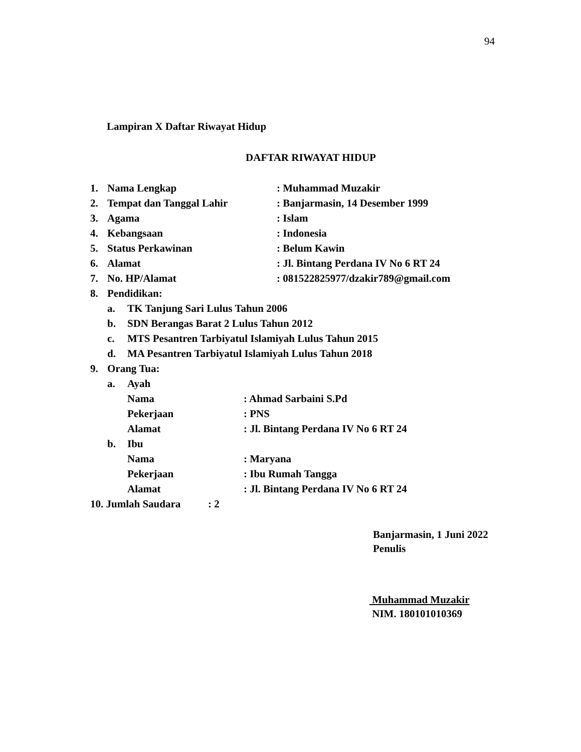94
Lampiran X Daftar Riwayat Hidup
DAFTAR RIWAYAT HIDUP
1. Nama Lengkap: Muhammad Muzakir
2. Tempat dan Tanggal Lahir: Banjarmasin, 14 Desember 1999
3. Agama: Islam
4. Kebangsaan: Indonesia
5. Status Perkawinan: Belum Kawin
6. Alamat: Jl. Bintang Perdana IV No 6 RT 24
7. No. HP/Alamat: 081522825977/dzakir789@gmail.com
8. Pendidikan:
a. TK Tanjung Sari Lulus Tahun 2006
b. SDN Berangas Barat 2 Lulus Tahun 2012
c. MTS Pesantren Tarbiyatul Islamiyah Lulus Tahun 2015
d. MA Pesantren Tarbiyatul Islamiyah Lulus Tahun 2018
9. Orang Tua:
a. Ayah
Nama: Ahmad Sarbaini S.Pd
Pekerjaan: PNS
Alamat: Jl. Bintang Perdana IV No 6 RT 24
b. Ibu
Nama: Maryana
Pekerjaan: Ibu Rumah Tangga
Alamat: Jl. Bintang Perdana IV No 6 RT 24
10. Jumlah Saudara: 2
Banjarmasin, 1 Juni 2022
Penulis
Muhammad Muzakir
NIM. 180101010369